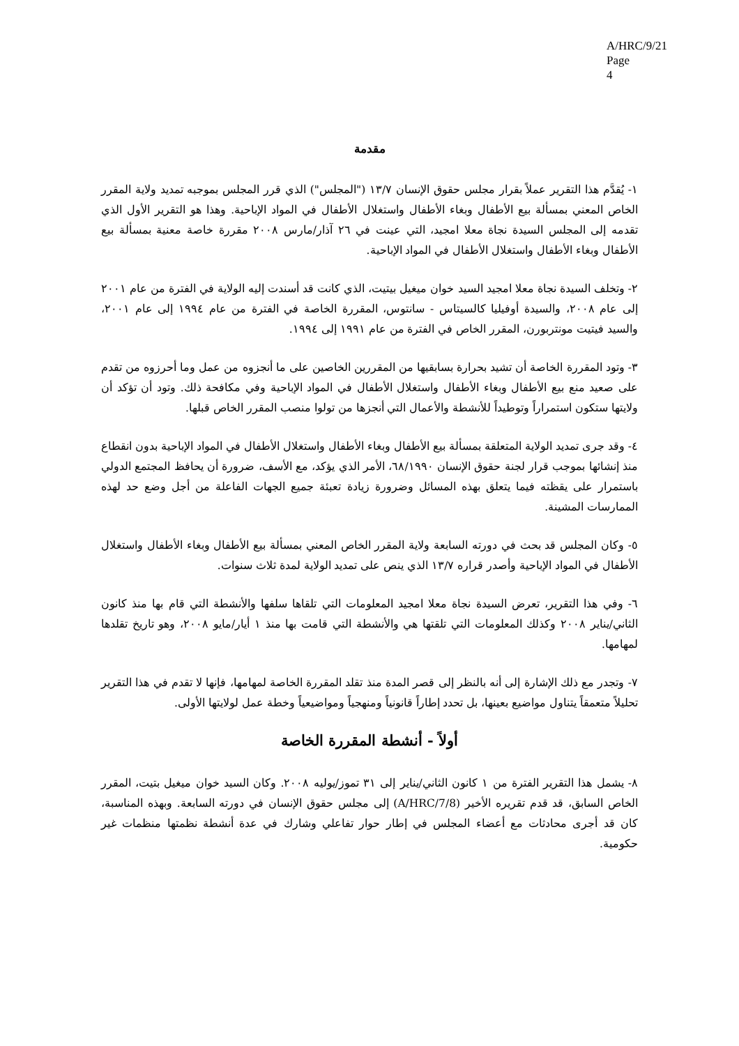A/HRC/9/21
Page 4
مقدمة
١- يُقدَّم هذا التقرير عملاً بقرار مجلس حقوق الإنسان ١٣/٧ ("المجلس") الذي قرر المجلس بموجبه تمديد ولاية المقرر الخاص المعني بمسألة بيع الأطفال وبغاء الأطفال واستغلال الأطفال في المواد الإباحية. وهذا هو التقرير الأول الذي تقدمه إلى المجلس السيدة نجاة معلا امجيد، التي عينت في ٢٦ آذار/مارس ٢٠٠٨ مقررة خاصة معنية بمسألة بيع الأطفال وبغاء الأطفال واستغلال الأطفال في المواد الإباحية.
٢- وتخلف السيدة نجاة معلا امجيد السيد خوان ميغيل بيتيت، الذي كانت قد أسندت إليه الولاية في الفترة من عام ٢٠٠١ إلى عام ٢٠٠٨، والسيدة أوفيليا كالسيتاس - سانتوس، المقررة الخاصة في الفترة من عام ١٩٩٤ إلى عام ٢٠٠١، والسيد فيتيت مونتربورن، المقرر الخاص في الفترة من عام ١٩٩١ إلى ١٩٩٤.
٣- وتود المقررة الخاصة أن تشيد بحرارة بسابقيها من المقررين الخاصين على ما أنجزوه من عمل وما أحرزوه من تقدم على صعيد منع بيع الأطفال وبغاء الأطفال واستغلال الأطفال في المواد الإباحية وفي مكافحة ذلك. وتود أن تؤكد أن ولايتها ستكون استمراراً وتوطيداً للأنشطة والأعمال التي أنجزها من تولوا منصب المقرر الخاص قبلها.
٤- وقد جرى تمديد الولاية المتعلقة بمسألة بيع الأطفال وبغاء الأطفال واستغلال الأطفال في المواد الإباحية بدون انقطاع منذ إنشائها بموجب قرار لجنة حقوق الإنسان ٦٨/١٩٩٠، الأمر الذي يؤكد، مع الأسف، ضرورة أن يحافظ المجتمع الدولي باستمرار على يقظته فيما يتعلق بهذه المسائل وضرورة زيادة تعبئة جميع الجهات الفاعلة من أجل وضع حد لهذه الممارسات المشينة.
٥- وكان المجلس قد بحث في دورته السابعة ولاية المقرر الخاص المعني بمسألة بيع الأطفال وبغاء الأطفال واستغلال الأطفال في المواد الإباحية وأصدر قراره ١٣/٧ الذي ينص على تمديد الولاية لمدة ثلاث سنوات.
٦- وفي هذا التقرير، تعرض السيدة نجاة معلا امجيد المعلومات التي تلقاها سلفها والأنشطة التي قام بها منذ كانون الثاني/يناير ٢٠٠٨ وكذلك المعلومات التي تلقتها هي والأنشطة التي قامت بها منذ ١ أيار/مايو ٢٠٠٨، وهو تاريخ تقلدها لمهامها.
٧- وتجدر مع ذلك الإشارة إلى أنه بالنظر إلى قصر المدة منذ تقلد المقررة الخاصة لمهامها، فإنها لا تقدم في هذا التقرير تحليلاً متعمقاً يتناول مواضيع بعينها، بل تحدد إطاراً قانونياً ومنهجياً ومواضيعياً وخطة عمل لولايتها الأولى.
أولاً - أنشطة المقررة الخاصة
٨- يشمل هذا التقرير الفترة من ١ كانون الثاني/يناير إلى ٣١ تموز/يوليه ٢٠٠٨. وكان السيد خوان ميغيل بتيت، المقرر الخاص السابق، قد قدم تقريره الأخير (A/HRC/7/8) إلى مجلس حقوق الإنسان في دورته السابعة. وبهذه المناسبة، كان قد أجرى محادثات مع أعضاء المجلس في إطار حوار تفاعلي وشارك في عدة أنشطة نظمتها منظمات غير حكومية.